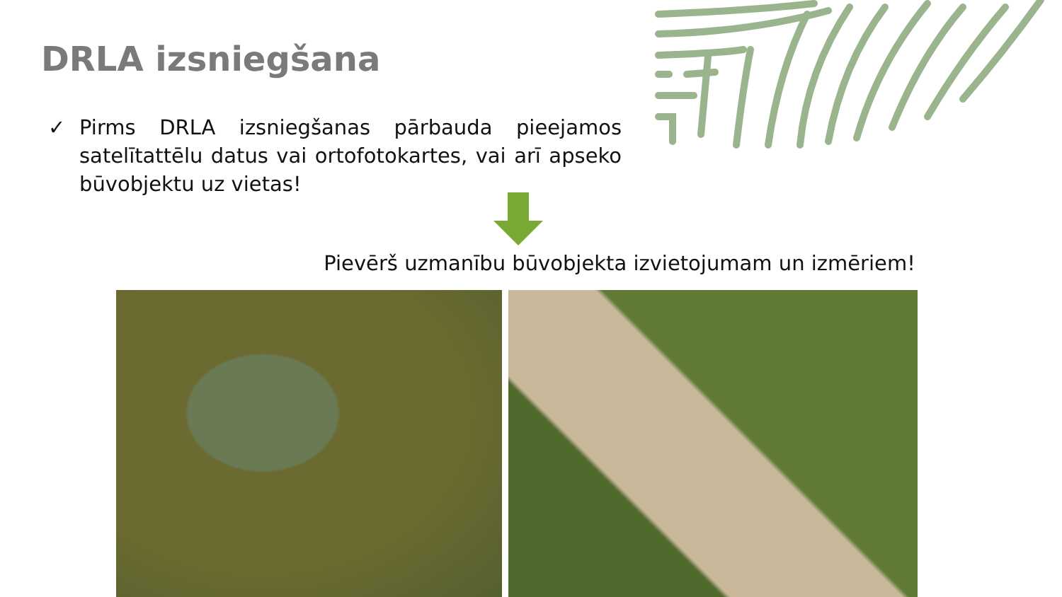DRLA izsniegšana
✓ Pirms DRLA izsniegšanas pārbauda pieejamos satelītattēlu datus vai ortofotokartes, vai arī apseko būvobjektu uz vietas!
Pievērš uzmanību būvobjekta izvietojumam un izmēriem!